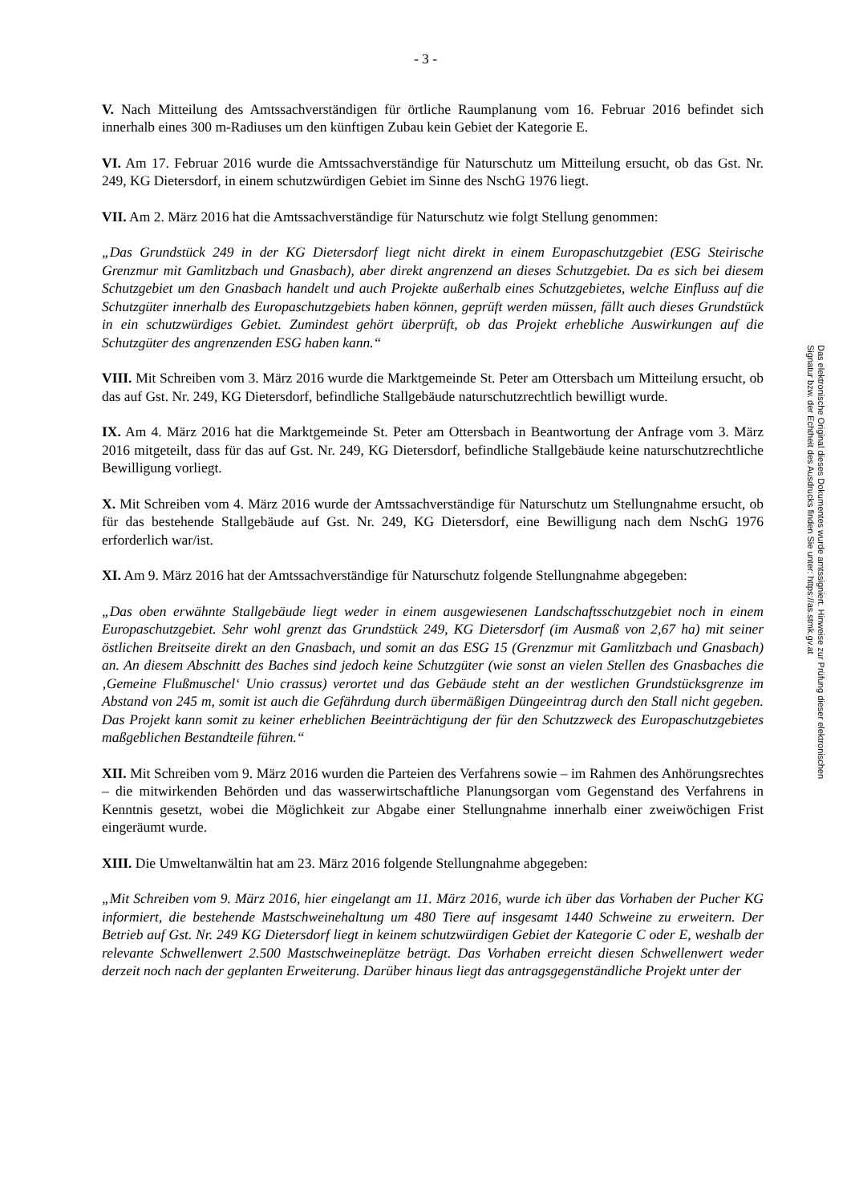- 3 -
V. Nach Mitteilung des Amtssachverständigen für örtliche Raumplanung vom 16. Februar 2016 befindet sich innerhalb eines 300 m-Radiuses um den künftigen Zubau kein Gebiet der Kategorie E.
VI. Am 17. Februar 2016 wurde die Amtssachverständige für Naturschutz um Mitteilung ersucht, ob das Gst. Nr. 249, KG Dietersdorf, in einem schutzwürdigen Gebiet im Sinne des NschG 1976 liegt.
VII. Am 2. März 2016 hat die Amtssachverständige für Naturschutz wie folgt Stellung genommen:
„Das Grundstück 249 in der KG Dietersdorf liegt nicht direkt in einem Europaschutzgebiet (ESG Steirische Grenzmur mit Gamlitzbach und Gnasbach), aber direkt angrenzend an dieses Schutzgebiet. Da es sich bei diesem Schutzgebiet um den Gnasbach handelt und auch Projekte außerhalb eines Schutzgebietes, welche Einfluss auf die Schutzgüter innerhalb des Europaschutzgebiets haben können, geprüft werden müssen, fällt auch dieses Grundstück in ein schutzwürdiges Gebiet. Zumindest gehört überprüft, ob das Projekt erhebliche Auswirkungen auf die Schutzgüter des angrenzenden ESG haben kann.“
VIII. Mit Schreiben vom 3. März 2016 wurde die Marktgemeinde St. Peter am Ottersbach um Mitteilung ersucht, ob das auf Gst. Nr. 249, KG Dietersdorf, befindliche Stallgebäude naturschutzrechtlich bewilligt wurde.
IX. Am 4. März 2016 hat die Marktgemeinde St. Peter am Ottersbach in Beantwortung der Anfrage vom 3. März 2016 mitgeteilt, dass für das auf Gst. Nr. 249, KG Dietersdorf, befindliche Stallgebäude keine naturschutzrechtliche Bewilligung vorliegt.
X. Mit Schreiben vom 4. März 2016 wurde der Amtssachverständige für Naturschutz um Stellungnahme ersucht, ob für das bestehende Stallgebäude auf Gst. Nr. 249, KG Dietersdorf, eine Bewilligung nach dem NschG 1976 erforderlich war/ist.
XI. Am 9. März 2016 hat der Amtssachverständige für Naturschutz folgende Stellungnahme abgegeben:
„Das oben erwähnte Stallgebäude liegt weder in einem ausgewiesenen Landschaftsschutzgebiet noch in einem Europaschutzgebiet. Sehr wohl grenzt das Grundstück 249, KG Dietersdorf (im Ausmaß von 2,67 ha) mit seiner östlichen Breitseite direkt an den Gnasbach, und somit an das ESG 15 (Grenzmur mit Gamlitzbach und Gnasbach) an. An diesem Abschnitt des Baches sind jedoch keine Schutzgüter (wie sonst an vielen Stellen des Gnasbaches die ‚Gemeine Flußmuschel‘ Unio crassus) verortet und das Gebäude steht an der westlichen Grundstücksgrenze im Abstand von 245 m, somit ist auch die Gefährdung durch übermäßigen Düngeeintrag durch den Stall nicht gegeben. Das Projekt kann somit zu keiner erheblichen Beeinträchtigung der für den Schutzzweck des Europaschutzgebietes maßgeblichen Bestandteile führen.“
XII. Mit Schreiben vom 9. März 2016 wurden die Parteien des Verfahrens sowie – im Rahmen des Anhörungsrechtes – die mitwirkenden Behörden und das wasserwirtschaftliche Planungsorgan vom Gegenstand des Verfahrens in Kenntnis gesetzt, wobei die Möglichkeit zur Abgabe einer Stellungnahme innerhalb einer zweiwöchigen Frist eingeräumt wurde.
XIII. Die Umweltanwältin hat am 23. März 2016 folgende Stellungnahme abgegeben:
„Mit Schreiben vom 9. März 2016, hier eingelangt am 11. März 2016, wurde ich über das Vorhaben der Pucher KG informiert, die bestehende Mastschweinehaltung um 480 Tiere auf insgesamt 1440 Schweine zu erweitern. Der Betrieb auf Gst. Nr. 249 KG Dietersdorf liegt in keinem schutzwürdigen Gebiet der Kategorie C oder E, weshalb der relevante Schwellenwert 2.500 Mastschweineplätze beträgt. Das Vorhaben erreicht diesen Schwellenwert weder derzeit noch nach der geplanten Erweiterung. Darüber hinaus liegt das antragsgegenständliche Projekt unter der
Das elektronische Original dieses Dokumentes wurde amtssigniert. Hinweise zur Prüfung dieser elektronischen Signatur bzw. der Echtheit des Ausdrucks finden Sie unter: https://as.stmk.gv.at